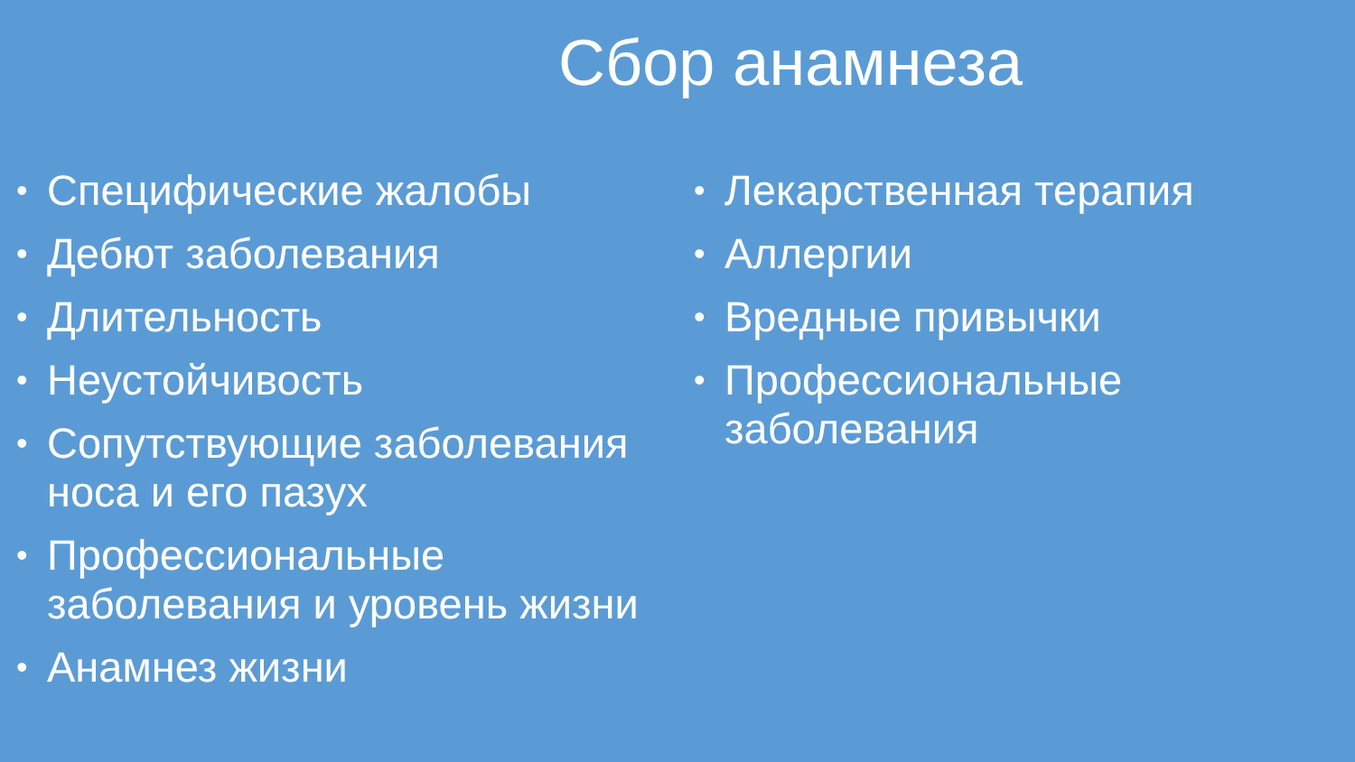Сбор анамнеза
• Специфические жалобы
• Дебют заболевания
• Длительность
• Неустойчивость
• Сопутствующие заболевания носа и его пазух
• Профессиональные заболевания и уровень жизни
• Анамнез жизни
• Лекарственная терапия
• Аллергии
• Вредные привычки
• Профессиональные заболевания